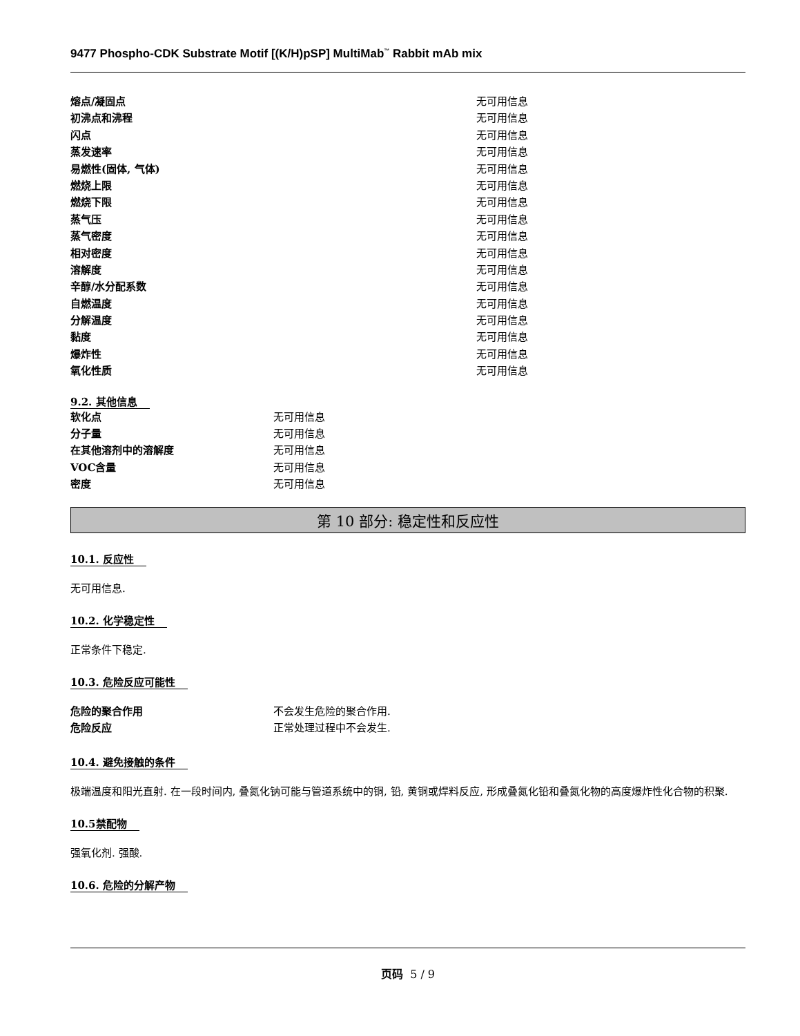9477 Phospho-CDK Substrate Motif [(K/H)pSP] MultiMab<sup>™</sup> Rabbit mAb mix
| 熔点/凝固点 | 无可用信息 |
| 初沸点和沸程 | 无可用信息 |
| 闪点 | 无可用信息 |
| 蒸发速率 | 无可用信息 |
| 易燃性(固体, 气体) | 无可用信息 |
| 燃烧上限 | 无可用信息 |
| 燃烧下限 | 无可用信息 |
| 蒸气压 | 无可用信息 |
| 蒸气密度 | 无可用信息 |
| 相对密度 | 无可用信息 |
| 溶解度 | 无可用信息 |
| 辛醇/水分配系数 | 无可用信息 |
| 自燃温度 | 无可用信息 |
| 分解温度 | 无可用信息 |
| 黏度 | 无可用信息 |
| 爆炸性 | 无可用信息 |
| 氧化性质 | 无可用信息 |
9.2. 其他信息
| 软化点 | 无可用信息 |
| 分子量 | 无可用信息 |
| 在其他溶剂中的溶解度 | 无可用信息 |
| VOC含量 | 无可用信息 |
| 密度 | 无可用信息 |
第 10 部分: 稳定性和反应性
10.1. 反应性
无可用信息.
10.2. 化学稳定性
正常条件下稳定.
10.3. 危险反应可能性
| 危险的聚合作用 | 不会发生危险的聚合作用. |
| 危险反应 | 正常处理过程中不会发生. |
10.4. 避免接触的条件
极端温度和阳光直射. 在一段时间内, 叠氮化钠可能与管道系统中的铜, 铅, 黄铜或焊料反应, 形成叠氮化铅和叠氮化物的高度爆炸性化合物的积聚.
10.5禁配物
强氧化剂. 强酸.
10.6. 危险的分解产物
页码 5 / 9